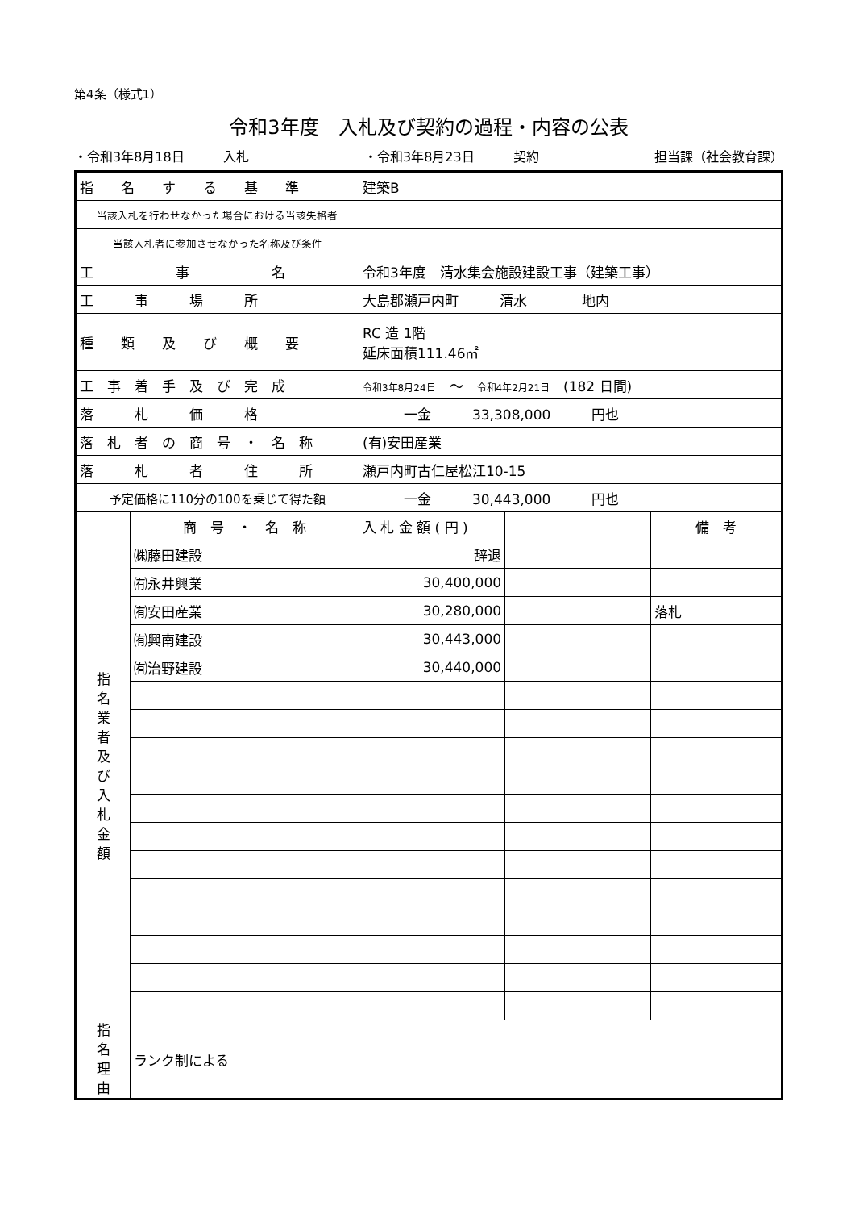第4条（様式1）
令和3年度　入札及び契約の過程・内容の公表
・令和3年8月18日　　　入札 ・令和3年8月23日　　　契約 担当課（社会教育課）
| 指 名 す る 基 準 | | 建築B | | |
| 当該入札を行わせなかった場合における当該失格者 | | | | |
| 当該入札者に参加させなかった名称及び条件 | | | | |
| 工 事 名 | | 令和3年度 清水集会施設建設工事（建築工事） | | |
| 工 事 場 所 | | 大島郡瀬戸内町 清水 地内 | | |
| 種 類 及 び 概 要 | | RC 造 1階 延床面積111.46㎡ | | |
| 工 事 着 手 及 び 完 成 | | 令和3年8月24日 〜 令和4年2月21日 (182 日間) | | |
| 落 札 価 格 | | 一金 33,308,000 円也 | | |
| 落 札 者 の 商 号 ・ 名 称 | | (有)安田産業 | | |
| 落 札 者 住 所 | | 瀬戸内町古仁屋松江10-15 | | |
| 予定価格に110分の100を乗じて得た額 | | 一金 30,443,000 円也 | | |
| 指 名 業 者 及 び 入 札 金 額 | 商 号 ・ 名 称 | 入 札 金 額 ( 円 ) | | 備 考 |
| | ㈱藤田建設 | 辞退 | | |
| | ㈲永井興業 | 30,400,000 | | |
| | ㈲安田産業 | 30,280,000 | | 落札 |
| | ㈲興南建設 | 30,443,000 | | |
| | ㈲治野建設 | 30,440,000 | | |
| 指 名 理 由 | ランク制による | | | |